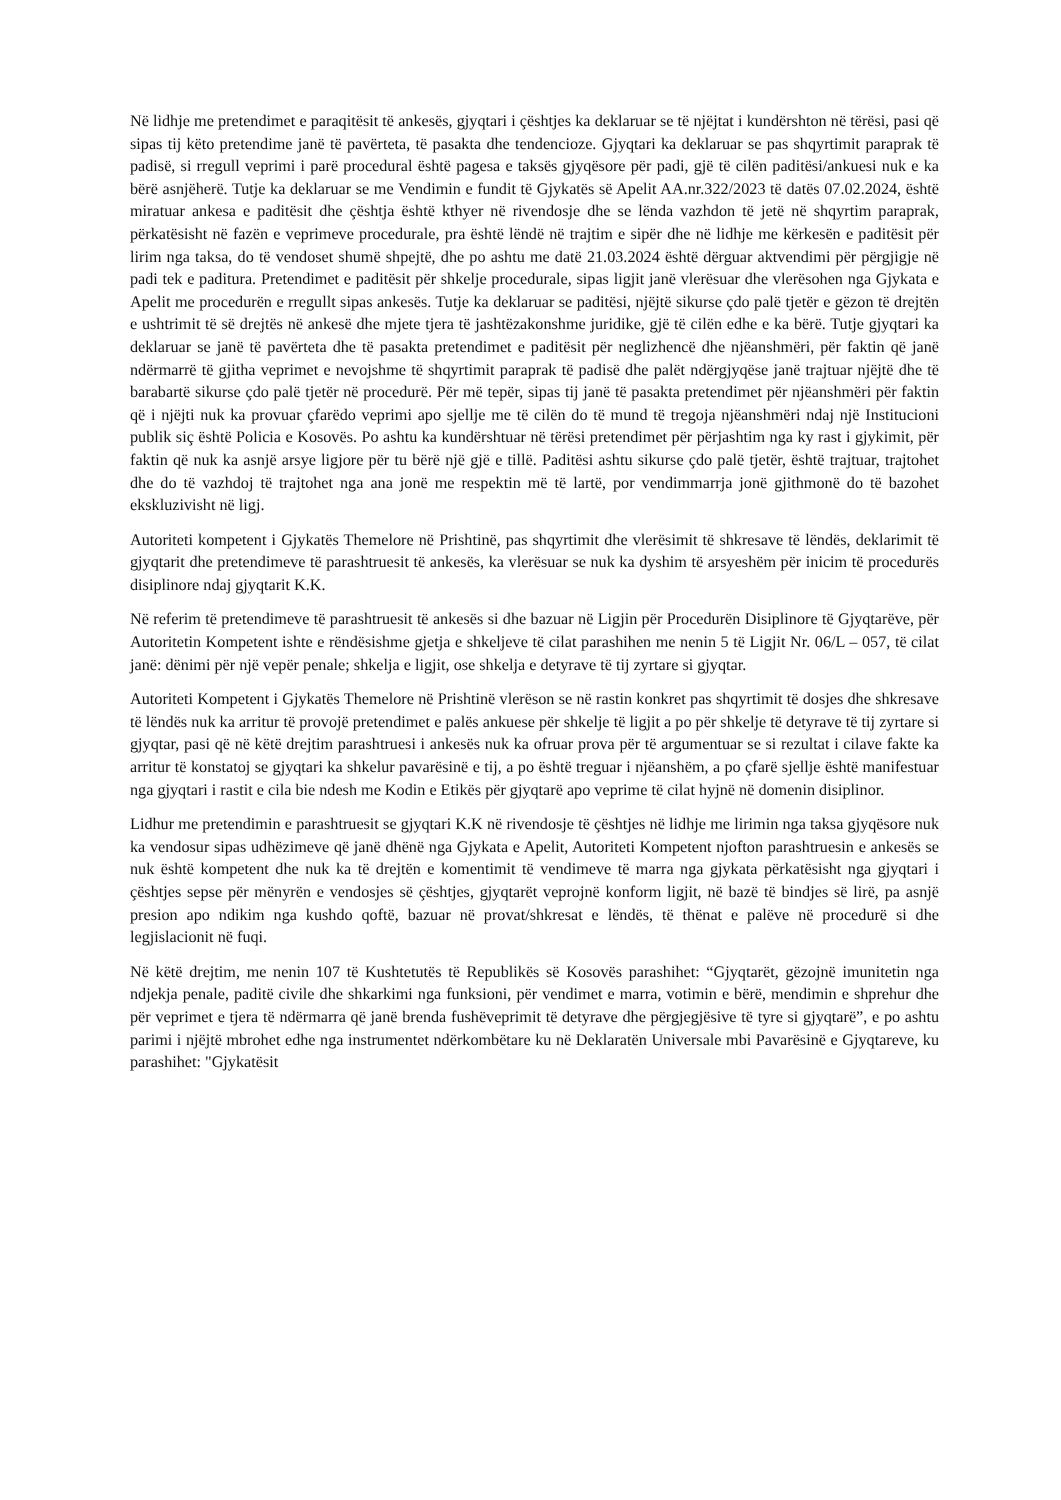Në lidhje me pretendimet e paraqitësit të ankesës, gjyqtari i çështjes ka deklaruar se të njëjtat i kundërshton në tërësi, pasi që sipas tij këto pretendime janë të pavërteta, të pasakta dhe tendencioze. Gjyqtari ka deklaruar se pas shqyrtimit paraprak të padisë, si rregull veprimi i parë procedural është pagesa e taksës gjyqësore për padi, gjë të cilën paditësi/ankuesi nuk e ka bërë asnjëherë. Tutje ka deklaruar se me Vendimin e fundit të Gjykatës së Apelit AA.nr.322/2023 të datës 07.02.2024, është miratuar ankesa e paditësit dhe çështja është kthyer në rivendosje dhe se lënda vazhdon të jetë në shqyrtim paraprak, përkatësisht në fazën e veprimeve procedurale, pra është lëndë në trajtim e sipër dhe në lidhje me kërkesën e paditësit për lirim nga taksa, do të vendoset shumë shpejtë, dhe po ashtu me datë 21.03.2024 është dërguar aktvendimi për përgjigje në padi tek e paditura. Pretendimet e paditësit për shkelje procedurale, sipas ligjit janë vlerësuar dhe vlerësohen nga Gjykata e Apelit me procedurën e rregullt sipas ankesës. Tutje ka deklaruar se paditësi, njëjtë sikurse çdo palë tjetër e gëzon të drejtën e ushtrimit të së drejtës në ankesë dhe mjete tjera të jashtëzakonshme juridike, gjë të cilën edhe e ka bërë. Tutje gjyqtari ka deklaruar se janë të pavërteta dhe të pasakta pretendimet e paditësit për neglizhencë dhe njëanshmëri, për faktin që janë ndërmarrë të gjitha veprimet e nevojshme të shqyrtimit paraprak të padisë dhe palët ndërgjyqëse janë trajtuar njëjtë dhe të barabartë sikurse çdo palë tjetër në procedurë. Për më tepër, sipas tij janë të pasakta pretendimet për njëanshmëri për faktin që i njëjti nuk ka provuar çfarëdo veprimi apo sjellje me të cilën do të mund të tregoja njëanshmëri ndaj një Institucioni publik siç është Policia e Kosovës. Po ashtu ka kundërshtuar në tërësi pretendimet për përjashtim nga ky rast i gjykimit, për faktin që nuk ka asnjë arsye ligjore për tu bërë një gjë e tillë. Paditësi ashtu sikurse çdo palë tjetër, është trajtuar, trajtohet dhe do të vazhdoj të trajtohet nga ana jonë me respektin më të lartë, por vendimmarrja jonë gjithmonë do të bazohet ekskluzivisht në ligj.
Autoriteti kompetent i Gjykatës Themelore në Prishtinë, pas shqyrtimit dhe vlerësimit të shkresave të lëndës, deklarimit të gjyqtarit dhe pretendimeve të parashtruesit të ankesës, ka vlerësuar se nuk ka dyshim të arsyeshëm për inicim të procedurës disiplinore ndaj gjyqtarit K.K.
Në referim të pretendimeve të parashtruesit të ankesës si dhe bazuar në Ligjin për Procedurën Disiplinore të Gjyqtarëve, për Autoritetin Kompetent ishte e rëndësishme gjetja e shkeljeve të cilat parashihen me nenin 5 të Ligjit Nr. 06/L – 057, të cilat janë: dënimi për një vepër penale; shkelja e ligjit, ose shkelja e detyrave të tij zyrtare si gjyqtar.
Autoriteti Kompetent i Gjykatës Themelore në Prishtinë vlerëson se në rastin konkret pas shqyrtimit të dosjes dhe shkresave të lëndës nuk ka arritur të provojë pretendimet e palës ankuese për shkelje të ligjit a po për shkelje të detyrave të tij zyrtare si gjyqtar, pasi që në këtë drejtim parashtruesi i ankesës nuk ka ofruar prova për të argumentuar se si rezultat i cilave fakte ka arritur të konstatoj se gjyqtari ka shkelur pavarësinë e tij, a po është treguar i njëanshëm, a po çfarë sjellje është manifestuar nga gjyqtari i rastit e cila bie ndesh me Kodin e Etikës për gjyqtarë apo veprime të cilat hyjnë në domenin disiplinor.
Lidhur me pretendimin e parashtruesit se gjyqtari K.K në rivendosje të çështjes në lidhje me lirimin nga taksa gjyqësore nuk ka vendosur sipas udhëzimeve që janë dhënë nga Gjykata e Apelit, Autoriteti Kompetent njofton parashtruesin e ankesës se nuk është kompetent dhe nuk ka të drejtën e komentimit të vendimeve të marra nga gjykata përkatësisht nga gjyqtari i çështjes sepse për mënyrën e vendosjes së çështjes, gjyqtarët veprojnë konform ligjit, në bazë të bindjes së lirë, pa asnjë presion apo ndikim nga kushdo qoftë, bazuar në provat/shkresat e lëndës, të thënat e palëve në procedurë si dhe legjislacionit në fuqi.
Në këtë drejtim, me nenin 107 të Kushtetutës të Republikës së Kosovës parashihet: “Gjyqtarët, gëzojnë imunitetin nga ndjekja penale, paditë civile dhe shkarkimi nga funksioni, për vendimet e marra, votimin e bërë, mendimin e shprehur dhe për veprimet e tjera të ndërmarra që janë brenda fushëveprimit të detyrave dhe përgjegjësive të tyre si gjyqtarë”, e po ashtu parimi i njëjtë mbrohet edhe nga instrumentet ndërkombëtare ku në Deklaratën Universale mbi Pavarësinë e Gjyqtareve, ku parashihet: "Gjykatësit